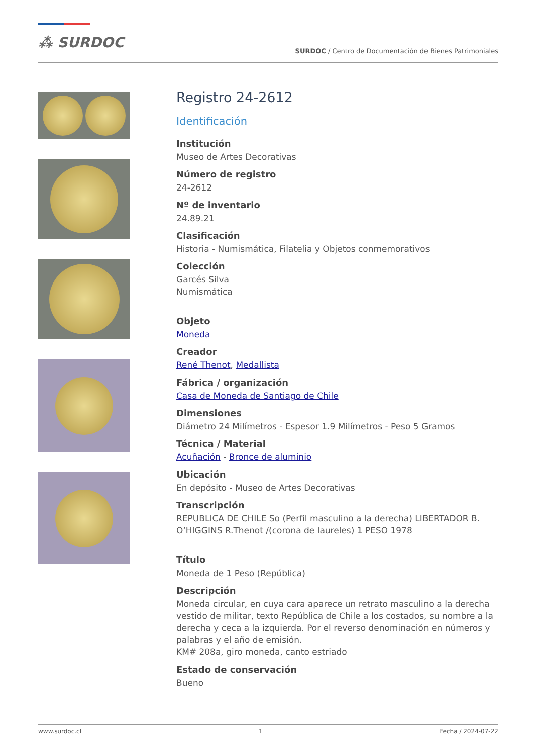⁂ SURDOC
SURDOC / Centro de Documentación de Bienes Patrimoniales
Registro 24-2612
Identificación
Institución
Museo de Artes Decorativas
Número de registro
24-2612
Nº de inventario
24.89.21
Clasificación
Historia - Numismática, Filatelia y Objetos conmemorativos
Colección
Garcés Silva
Numismática
Objeto
Moneda
Creador
René Thenot, Medallista
Fábrica / organización
Casa de Moneda de Santiago de Chile
Dimensiones
Diámetro 24 Milímetros - Espesor 1.9 Milímetros - Peso 5 Gramos
Técnica / Material
Acuñación - Bronce de aluminio
Ubicación
En depósito - Museo de Artes Decorativas
Transcripción
REPUBLICA DE CHILE So (Perfil masculino a la derecha) LIBERTADOR B. O‘HIGGINS R.Thenot /(corona de laureles) 1 PESO 1978
Título
Moneda de 1 Peso (República)
Descripción
Moneda circular, en cuya cara aparece un retrato masculino a la derecha vestido de militar, texto República de Chile a los costados, su nombre a la derecha y ceca a la izquierda. Por el reverso denominación en números y palabras y el año de emisión.
KM# 208a, giro moneda, canto estriado
Estado de conservación
Bueno
www.surdoc.cl 1 Fecha / 2024-07-22